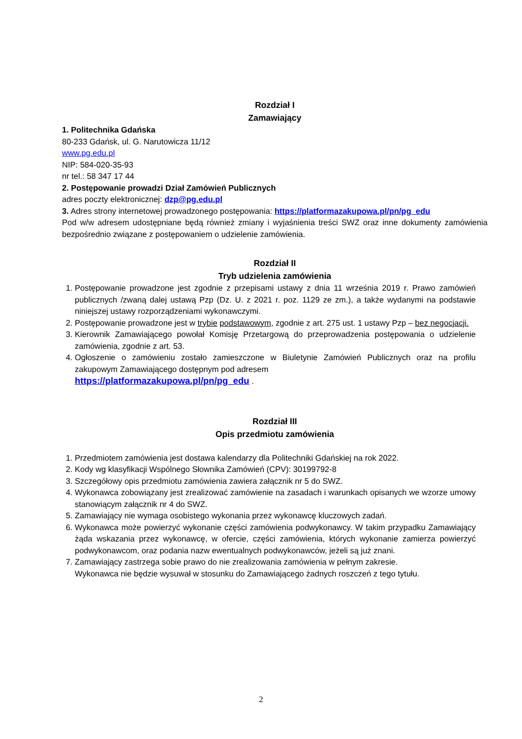Rozdział I
Zamawiający
1. Politechnika Gdańska
80-233 Gdańsk, ul. G. Narutowicza 11/12
www.pg.edu.pl
NIP: 584-020-35-93
nr tel.: 58 347 17 44
2. Postępowanie prowadzi Dział Zamówień Publicznych
adres poczty elektronicznej: dzp@pg.edu.pl
3. Adres strony internetowej prowadzonego postępowania: https://platformazakupowa.pl/pn/pg_edu
Pod w/w adresem udostępniane będą również zmiany i wyjaśnienia treści SWZ oraz inne dokumenty zamówienia bezpośrednio związane z postępowaniem o udzielenie zamówienia.
Rozdział II
Tryb udzielenia zamówienia
1. Postępowanie prowadzone jest zgodnie z przepisami ustawy z dnia 11 września 2019 r. Prawo zamówień publicznych /zwaną dalej ustawą Pzp (Dz. U. z 2021 r. poz. 1129 ze zm.), a także wydanymi na podstawie niniejszej ustawy rozporządzeniami wykonawczymi.
2. Postępowanie prowadzone jest w trybie podstawowym, zgodnie z art. 275 ust. 1 ustawy Pzp – bez negocjacji.
3. Kierownik Zamawiającego powołał Komisję Przetargową do przeprowadzenia postępowania o udzielenie zamówienia, zgodnie z art. 53.
4. Ogłoszenie o zamówieniu zostało zamieszczone w Biuletynie Zamówień Publicznych oraz na profilu zakupowym Zamawiającego dostępnym pod adresem
https://platformazakupowa.pl/pn/pg_edu .
Rozdział III
Opis przedmiotu zamówienia
1. Przedmiotem zamówienia jest dostawa kalendarzy dla Politechniki Gdańskiej na rok 2022.
2. Kody wg klasyfikacji Wspólnego Słownika Zamówień (CPV): 30199792-8
3. Szczegółowy opis przedmiotu zamówienia zawiera załącznik nr 5 do SWZ.
4. Wykonawca zobowiązany jest zrealizować zamówienie na zasadach i warunkach opisanych we wzorze umowy stanowiącym załącznik nr 4 do SWZ.
5. Zamawiający nie wymaga osobistego wykonania przez wykonawcę kluczowych zadań.
6. Wykonawca może powierzyć wykonanie części zamówienia podwykonawcy. W takim przypadku Zamawiający żąda wskazania przez wykonawcę, w ofercie, części zamówienia, których wykonanie zamierza powierzyć podwykonawcom, oraz podania nazw ewentualnych podwykonawców, jeżeli są już znani.
7. Zamawiający zastrzega sobie prawo do nie zrealizowania zamówienia w pełnym zakresie.
Wykonawca nie będzie wysuwał w stosunku do Zamawiającego żadnych roszczeń z tego tytułu.
2